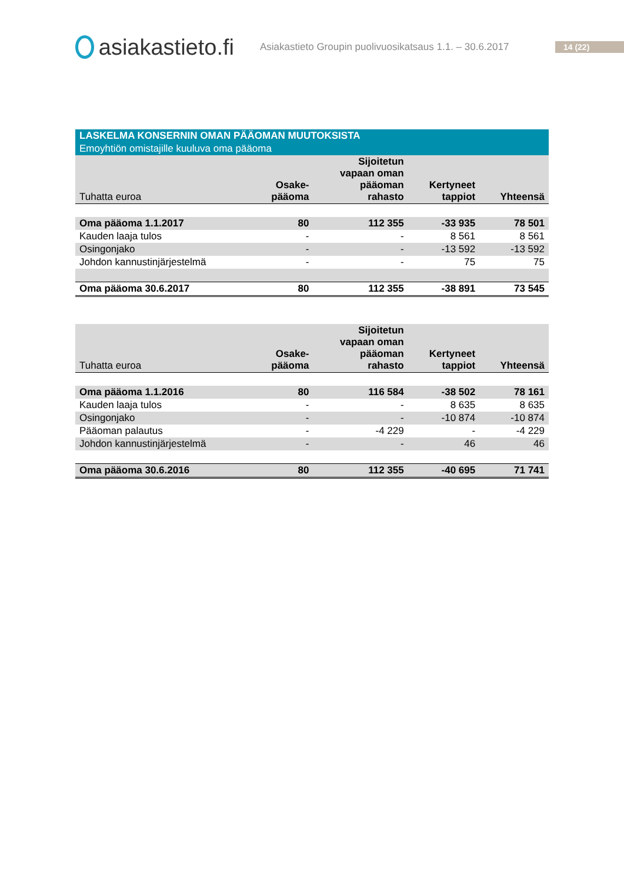asiakastieto.fi
Asiakastieto Groupin puolivuosikatsaus 1.1. – 30.6.2017
14 (22)
| LASKELMA KONSERNIN OMAN PÄÄOMAN MUUTOKSISTA | | | | |
| Emoyhtiön omistajille kuuluva oma pääoma | | | | |
| Tuhatta euroa | Osake- pääoma | Sijoitetun vapaan oman pääoman rahasto | Kertyneet tappiot | Yhteensä |
| Oma pääoma 1.1.2017 | 80 | 112 355 | -33 935 | 78 501 |
| Kauden laaja tulos | - | - | 8 561 | 8 561 |
| Osingonjako | - | - | -13 592 | -13 592 |
| Johdon kannustinjärjestelmä | - | - | 75 | 75 |
| Oma pääoma 30.6.2017 | 80 | 112 355 | -38 891 | 73 545 |
| Tuhatta euroa | Osake- pääoma | Sijoitetun vapaan oman pääoman rahasto | Kertyneet tappiot | Yhteensä |
| Oma pääoma 1.1.2016 | 80 | 116 584 | -38 502 | 78 161 |
| Kauden laaja tulos | - | - | 8 635 | 8 635 |
| Osingonjako | - | - | -10 874 | -10 874 |
| Pääoman palautus | - | -4 229 | - | -4 229 |
| Johdon kannustinjärjestelmä | - | - | 46 | 46 |
| Oma pääoma 30.6.2016 | 80 | 112 355 | -40 695 | 71 741 |